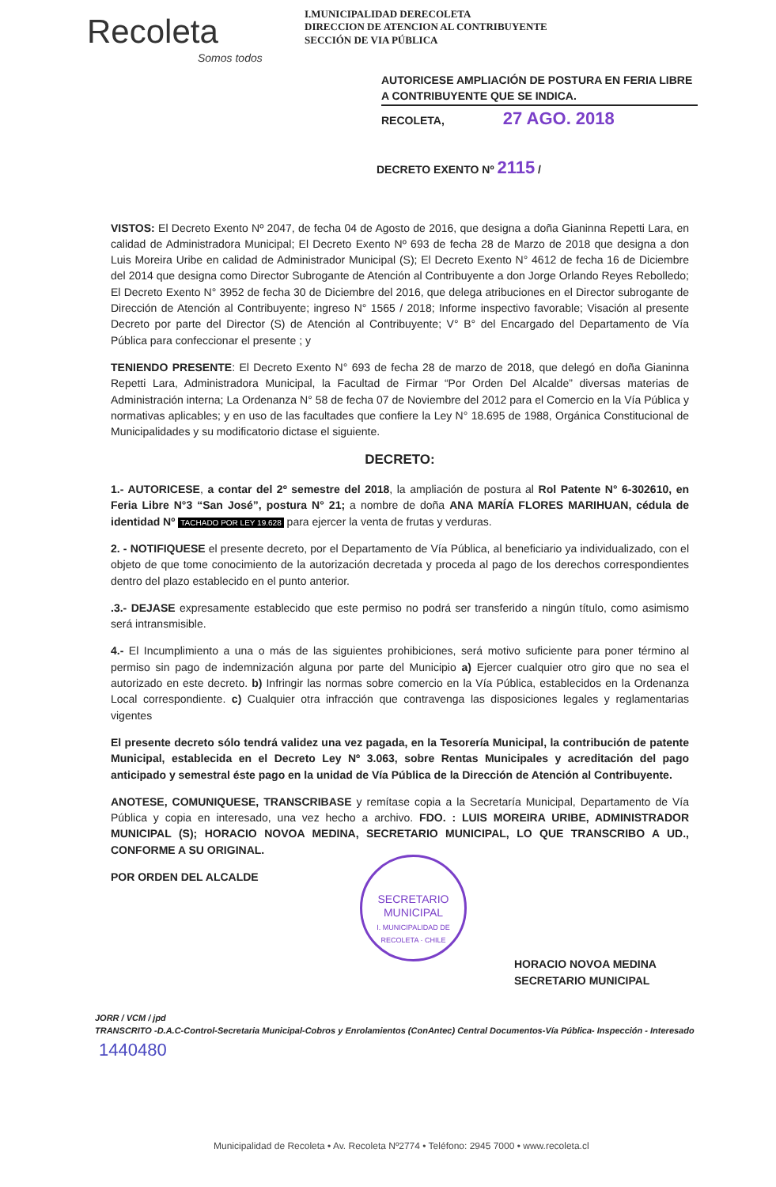Recoleta
Somos todos
I.MUNICIPALIDAD DERECOLETA
DIRECCION DE ATENCION AL CONTRIBUYENTE
SECCIÓN DE VIA PÚBLICA
AUTORICESE AMPLIACIÓN DE POSTURA EN FERIA LIBRE A CONTRIBUYENTE QUE SE INDICA.
RECOLETA, 27 AGO. 2018
DECRETO EXENTO Nº 2115 /
VISTOS: El Decreto Exento Nº 2047, de fecha 04 de Agosto de 2016, que designa a doña Gianinna Repetti Lara, en calidad de Administradora Municipal; El Decreto Exento Nº 693 de fecha 28 de Marzo de 2018 que designa a don Luis Moreira Uribe en calidad de Administrador Municipal (S); El Decreto Exento N° 4612 de fecha 16 de Diciembre del 2014 que designa como Director Subrogante de Atención al Contribuyente a don Jorge Orlando Reyes Rebolledo; El Decreto Exento N° 3952 de fecha 30 de Diciembre del 2016, que delega atribuciones en el Director subrogante de Dirección de Atención al Contribuyente; ingreso N° 1565 / 2018; Informe inspectivo favorable; Visación al presente Decreto por parte del Director (S) de Atención al Contribuyente; V° B° del Encargado del Departamento de Vía Pública para confeccionar el presente ; y
TENIENDO PRESENTE: El Decreto Exento N° 693 de fecha 28 de marzo de 2018, que delegó en doña Gianinna Repetti Lara, Administradora Municipal, la Facultad de Firmar “Por Orden Del Alcalde” diversas materias de Administración interna; La Ordenanza N° 58 de fecha 07 de Noviembre del 2012 para el Comercio en la Vía Pública y normativas aplicables; y en uso de las facultades que confiere la Ley N° 18.695 de 1988, Orgánica Constitucional de Municipalidades y su modificatorio dictase el siguiente.
DECRETO:
1.- AUTORICESE, a contar del 2º semestre del 2018, la ampliación de postura al Rol Patente N° 6-302610, en Feria Libre N°3 “San José”, postura N° 21; a nombre de doña ANA MARÍA FLORES MARIHUAN, cédula de identidad Nº TACHADO POR LEY 19.628 para ejercer la venta de frutas y verduras.
2. - NOTIFIQUESE el presente decreto, por el Departamento de Vía Pública, al beneficiario ya individualizado, con el objeto de que tome conocimiento de la autorización decretada y proceda al pago de los derechos correspondientes dentro del plazo establecido en el punto anterior.
.3.- DEJASE expresamente establecido que este permiso no podrá ser transferido a ningún título, como asimismo será intransmisible.
4.- El Incumplimiento a una o más de las siguientes prohibiciones, será motivo suficiente para poner término al permiso sin pago de indemnización alguna por parte del Municipio a) Ejercer cualquier otro giro que no sea el autorizado en este decreto. b) Infringir las normas sobre comercio en la Vía Pública, establecidos en la Ordenanza Local correspondiente. c) Cualquier otra infracción que contravenga las disposiciones legales y reglamentarias vigentes
El presente decreto sólo tendrá validez una vez pagada, en la Tesorería Municipal, la contribución de patente Municipal, establecida en el Decreto Ley Nº 3.063, sobre Rentas Municipales y acreditación del pago anticipado y semestral éste pago en la unidad de Vía Pública de la Dirección de Atención al Contribuyente.
ANOTESE, COMUNIQUESE, TRANSCRIBASE y remítase copia a la Secretaría Municipal, Departamento de Vía Pública y copia en interesado, una vez hecho a archivo. FDO. : LUIS MOREIRA URIBE, ADMINISTRADOR MUNICIPAL (S); HORACIO NOVOA MEDINA, SECRETARIO MUNICIPAL, LO QUE TRANSCRIBO A UD., CONFORME A SU ORIGINAL.
POR ORDEN DEL ALCALDE
SECRETARIO
MUNICIPAL
I. MUNICIPALIDAD DE RECOLETA · CHILE
HORACIO NOVOA MEDINA
SECRETARIO MUNICIPAL
JORR / VCM / jpd
TRANSCRITO -D.A.C-Control-Secretaria Municipal-Cobros y Enrolamientos (ConAntec) Central Documentos-Vía Pública- Inspección - Interesado
1440480
Municipalidad de Recoleta • Av. Recoleta Nº2774 • Teléfono: 2945 7000 • www.recoleta.cl